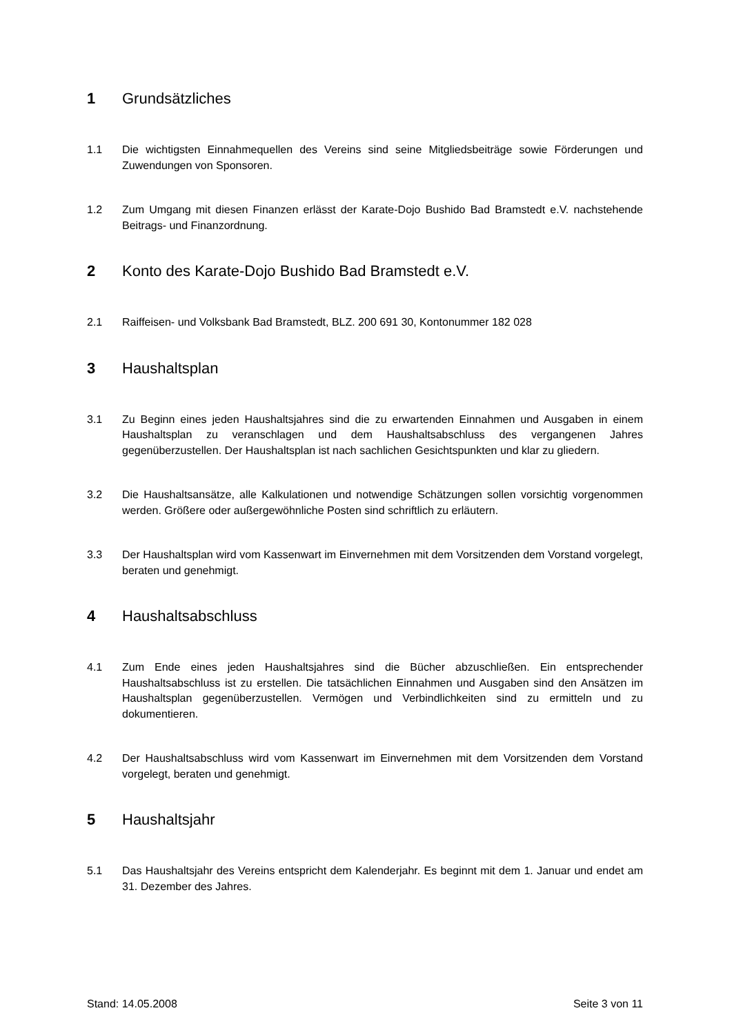1 Grundsätzliches
1.1 Die wichtigsten Einnahmequellen des Vereins sind seine Mitgliedsbeiträge sowie Förderungen und Zuwendungen von Sponsoren.
1.2 Zum Umgang mit diesen Finanzen erlässt der Karate-Dojo Bushido Bad Bramstedt e.V. nachstehende Beitrags- und Finanzordnung.
2 Konto des Karate-Dojo Bushido Bad Bramstedt e.V.
2.1 Raiffeisen- und Volksbank Bad Bramstedt, BLZ. 200 691 30, Kontonummer 182 028
3 Haushaltsplan
3.1 Zu Beginn eines jeden Haushaltsjahres sind die zu erwartenden Einnahmen und Ausgaben in einem Haushaltsplan zu veranschlagen und dem Haushaltsabschluss des vergangenen Jahres gegenüberzustellen. Der Haushaltsplan ist nach sachlichen Gesichtspunkten und klar zu gliedern.
3.2 Die Haushaltsansätze, alle Kalkulationen und notwendige Schätzungen sollen vorsichtig vorgenommen werden. Größere oder außergewöhnliche Posten sind schriftlich zu erläutern.
3.3 Der Haushaltsplan wird vom Kassenwart im Einvernehmen mit dem Vorsitzenden dem Vorstand vorgelegt, beraten und genehmigt.
4 Haushaltsabschluss
4.1 Zum Ende eines jeden Haushaltsjahres sind die Bücher abzuschließen. Ein entsprechender Haushaltsabschluss ist zu erstellen. Die tatsächlichen Einnahmen und Ausgaben sind den Ansätzen im Haushaltsplan gegenüberzustellen. Vermögen und Verbindlichkeiten sind zu ermitteln und zu dokumentieren.
4.2 Der Haushaltsabschluss wird vom Kassenwart im Einvernehmen mit dem Vorsitzenden dem Vorstand vorgelegt, beraten und genehmigt.
5 Haushaltsjahr
5.1 Das Haushaltsjahr des Vereins entspricht dem Kalenderjahr. Es beginnt mit dem 1. Januar und endet am 31. Dezember des Jahres.
Stand: 14.05.2008 Seite 3 von 11